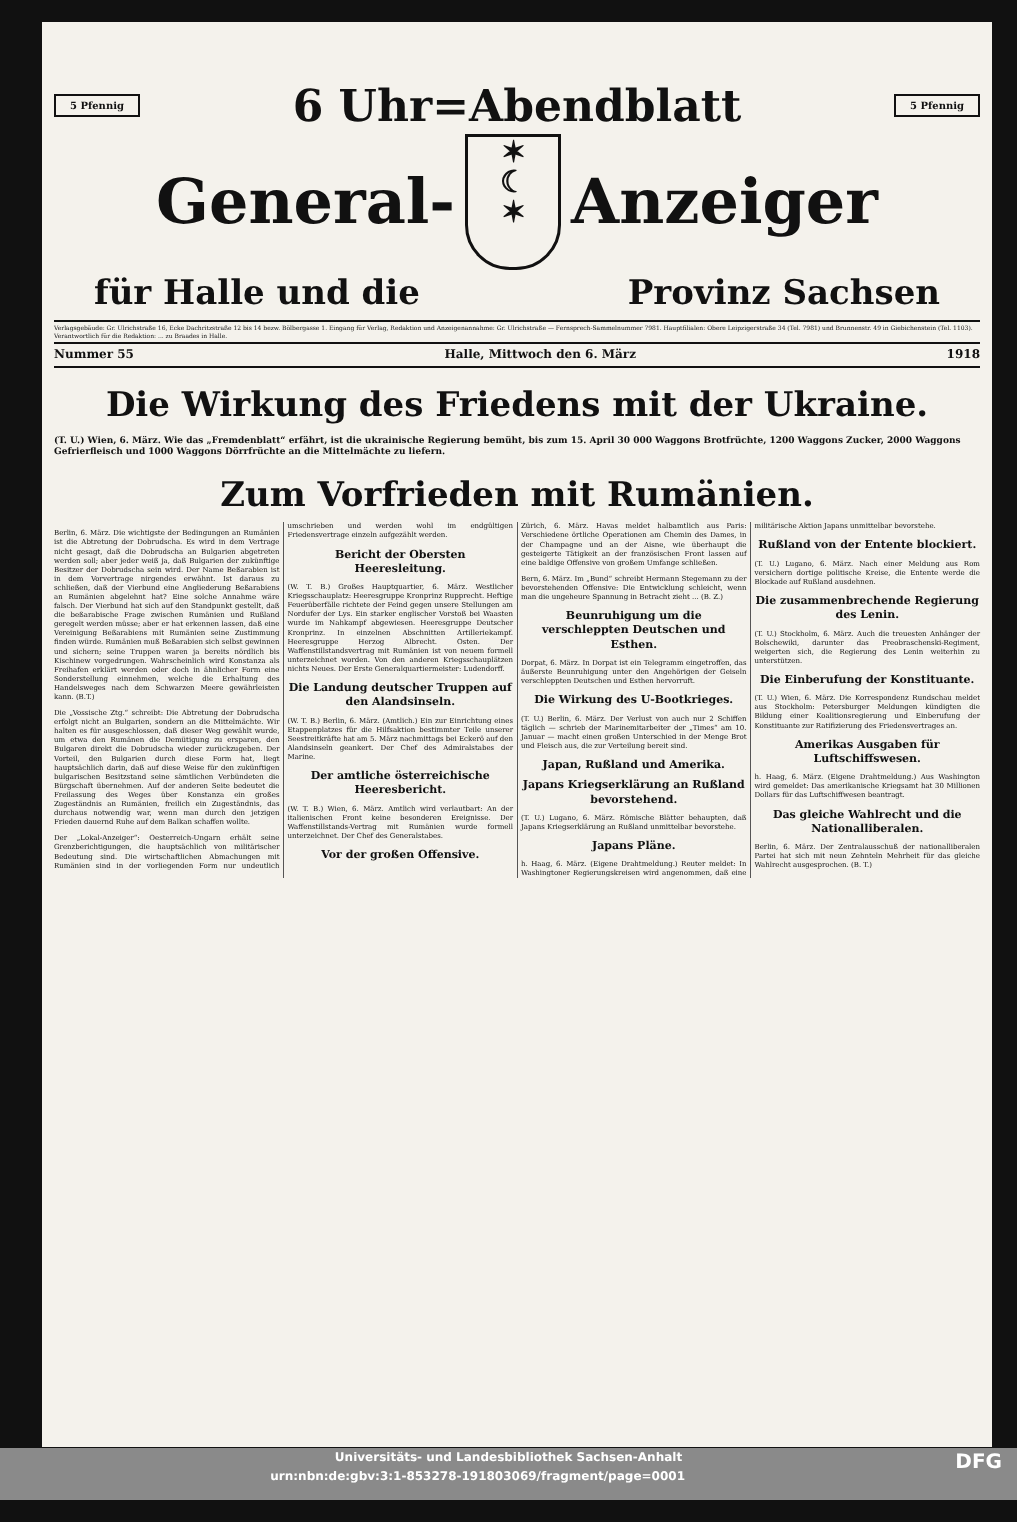5 Pfennig
6 Uhr=Abendblatt
5 Pfennig
General-
✶
☾
✶
Anzeiger
für Halle und die Provinz Sachsen
Verlagsgebäude: Gr. Ulrichstraße 16, Ecke Dachritzstraße 12 bis 14 bezw. Bölbergasse 1. Eingang für Verlag, Redaktion und Anzeigenannahme: Gr. Ulrichstraße — Fernsprech-Sammelnummer 7981. Hauptfilialen: Obere Leipzigerstraße 34 (Tel. 7981) und Brunnenstr. 49 in Giebichenstein (Tel. 1103). Verantwortlich für die Redaktion: ... zu Braades in Halle.
Nummer 55 Halle, Mittwoch den 6. März 1918
Die Wirkung des Friedens mit der Ukraine.
(T. U.) Wien, 6. März. Wie das „Fremdenblatt“ erfährt, ist die ukrainische Regierung bemüht, bis zum 15. April 30 000 Waggons Brotfrüchte, 1200 Waggons Zucker, 2000 Waggons Gefrierfleisch und 1000 Waggons Dörrfrüchte an die Mittelmächte zu liefern.
Zum Vorfrieden mit Rumänien.
Berlin, 6. März. Die wichtigste der Bedingungen an Rumänien ist die Abtretung der Dobrudscha. Es wird in dem Vertrage nicht gesagt, daß die Dobrudscha an Bulgarien abgetreten werden soll; aber jeder weiß ja, daß Bulgarien der zukünftige Besitzer der Dobrudscha sein wird. Der Name Beßarabien ist in dem Vorvertrage nirgendes erwähnt. Ist daraus zu schließen, daß der Vierbund eine Angliederung Beßarabiens an Rumänien abgelehnt hat? Eine solche Annahme wäre falsch. Der Vierbund hat sich auf den Standpunkt gestellt, daß die beßarabische Frage zwischen Rumänien und Rußland geregelt werden müsse; aber er hat erkennen lassen, daß eine Vereinigung Beßarabiens mit Rumänien seine Zustimmung finden würde. Rumänien muß Beßarabien sich selbst gewinnen und sichern; seine Truppen waren ja bereits nördlich bis Kischinew vorgedrungen. Wahrscheinlich wird Konstanza als Freihafen erklärt werden oder doch in ähnlicher Form eine Sonderstellung einnehmen, welche die Erhaltung des Handelsweges nach dem Schwarzen Meere gewährleisten kann. (B.T.)
Die „Vossische Ztg.“ schreibt: Die Abtretung der Dobrudscha erfolgt nicht an Bulgarien, sondern an die Mittelmächte. Wir halten es für ausgeschlossen, daß dieser Weg gewählt wurde, um etwa den Rumänen die Demütigung zu ersparen, den Bulgaren direkt die Dobrudscha wieder zurückzugeben. Der Vorteil, den Bulgarien durch diese Form hat, liegt hauptsächlich darin, daß auf diese Weise für den zukünftigen bulgarischen Besitzstand seine sämtlichen Verbündeten die Bürgschaft übernehmen. Auf der anderen Seite bedeutet die Freilassung des Weges über Konstanza ein großes Zugeständnis an Rumänien, freilich ein Zugeständnis, das durchaus notwendig war, wenn man durch den jetzigen Frieden dauernd Ruhe auf dem Balkan schaffen wollte.
Der „Lokal-Anzeiger“: Oesterreich-Ungarn erhält seine Grenzberichtigungen, die hauptsächlich von militärischer Bedeutung sind. Die wirtschaftlichen Abmachungen mit Rumänien sind in der vorliegenden Form nur undeutlich umschrieben und werden wohl im endgültigen Friedensvertrage einzeln aufgezählt werden.
Bericht der Obersten Heeresleitung.
(W. T. B.) Großes Hauptquartier, 6. März. Westlicher Kriegsschauplatz: Heeresgruppe Kronprinz Rupprecht. Heftige Feuerüberfälle richtete der Feind gegen unsere Stellungen am Nordufer der Lys. Ein starker englischer Vorstoß bei Waasten wurde im Nahkampf abgewiesen. Heeresgruppe Deutscher Kronprinz. In einzelnen Abschnitten Artilleriekampf. Heeresgruppe Herzog Albrecht. Osten. Der Waffenstillstandsvertrag mit Rumänien ist von neuem formell unterzeichnet worden. Von den anderen Kriegsschauplätzen nichts Neues. Der Erste Generalquartiermeister: Ludendorff.
Die Landung deutscher Truppen auf den Alandsinseln.
(W. T. B.) Berlin, 6. März. (Amtlich.) Ein zur Einrichtung eines Etappenplatzes für die Hilfsaktion bestimmter Teile unserer Seestreitkräfte hat am 5. März nachmittags bei Eckerö auf den Alandsinseln geankert. Der Chef des Admiralstabes der Marine.
Der amtliche österreichische Heeresbericht.
(W. T. B.) Wien, 6. März. Amtlich wird verlautbart: An der italienischen Front keine besonderen Ereignisse. Der Waffenstillstands-Vertrag mit Rumänien wurde formell unterzeichnet. Der Chef des Generalstabes.
Vor der großen Offensive.
Zürich, 6. März. Havas meldet halbamtlich aus Paris: Verschiedene örtliche Operationen am Chemin des Dames, in der Champagne und an der Aisne, wie überhaupt die gesteigerte Tätigkeit an der französischen Front lassen auf eine baldige Offensive von großem Umfange schließen.
Bern, 6. März. Im „Bund“ schreibt Hermann Stegemann zu der bevorstehenden Offensive: Die Entwicklung schleicht, wenn man die ungeheure Spannung in Betracht zieht ... (B. Z.)
Beunruhigung um die verschleppten Deutschen und Esthen.
Dorpat, 6. März. In Dorpat ist ein Telegramm eingetroffen, das äußerste Beunruhigung unter den Angehörigen der Geiseln verschleppten Deutschen und Esthen hervorruft.
Die Wirkung des U-Bootkrieges.
(T. U.) Berlin, 6. März. Der Verlust von auch nur 2 Schiffen täglich — schrieb der Marinemitarbeiter der „Times“ am 10. Januar — macht einen großen Unterschied in der Menge Brot und Fleisch aus, die zur Verteilung bereit sind.
Japan, Rußland und Amerika.
Japans Kriegserklärung an Rußland bevorstehend.
(T. U.) Lugano, 6. März. Römische Blätter behaupten, daß Japans Kriegserklärung an Rußland unmittelbar bevorstehe.
Japans Pläne.
h. Haag, 6. März. (Eigene Drahtmeldung.) Reuter meldet: In Washingtoner Regierungskreisen wird angenommen, daß eine militärische Aktion Japans unmittelbar bevorstehe.
Rußland von der Entente blockiert.
(T. U.) Lugano, 6. März. Nach einer Meldung aus Rom versichern dortige politische Kreise, die Entente werde die Blockade auf Rußland ausdehnen.
Die zusammenbrechende Regierung des Lenin.
(T. U.) Stockholm, 6. März. Auch die treuesten Anhänger der Bolschewiki, darunter das Preobraschenski-Regiment, weigerten sich, die Regierung des Lenin weiterhin zu unterstützen.
Die Einberufung der Konstituante.
(T. U.) Wien, 6. März. Die Korrespondenz Rundschau meldet aus Stockholm: Petersburger Meldungen kündigten die Bildung einer Koalitionsregierung und Einberufung der Konstituante zur Ratifizierung des Friedensvertrages an.
Amerikas Ausgaben für Luftschiffswesen.
h. Haag, 6. März. (Eigene Drahtmeldung.) Aus Washington wird gemeldet: Das amerikanische Kriegsamt hat 30 Millionen Dollars für das Luftschiffwesen beantragt.
Das gleiche Wahlrecht und die Nationalliberalen.
Berlin, 6. März. Der Zentralausschuß der nationalliberalen Partei hat sich mit neun Zehnteln Mehrheit für das gleiche Wahlrecht ausgesprochen. (B. T.)
Universitäts- und Landesbibliothek Sachsen-Anhalt
urn:nbn:de:gbv:3:1-853278-191803069/fragment/page=0001 DFG